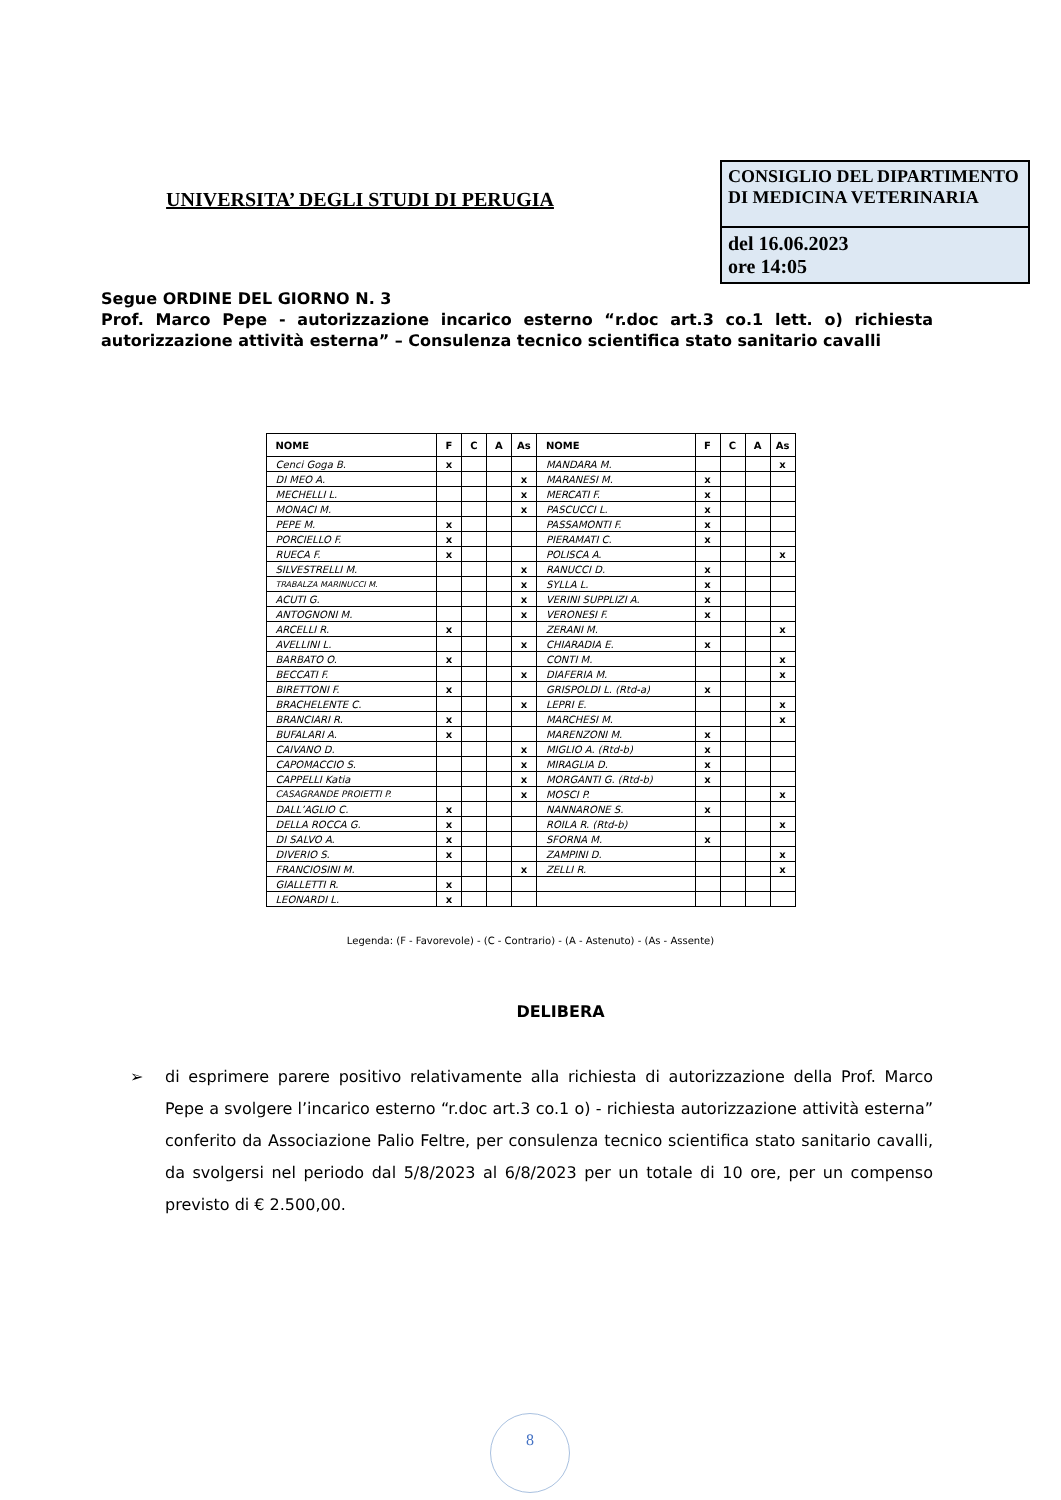UNIVERSITA’ DEGLI STUDI DI PERUGIA
CONSIGLIO DEL DIPARTIMENTO DI MEDICINA VETERINARIA
del 16.06.2023
ore 14:05
Segue ORDINE DEL GIORNO N. 3
Prof. Marco Pepe - autorizzazione incarico esterno “r.doc art.3 co.1 lett. o) richiesta autorizzazione attività esterna” – Consulenza tecnico scientifica stato sanitario cavalli
| NOME | F | C | A | As | NOME | F | C | A | As |
| --- | --- | --- | --- | --- | --- | --- | --- | --- | --- |
| Cenci Goga B. | x | | | | MANDARA M. | | | | x |
| DI MEO A. | | | | x | MARANESI M. | x | | | |
| MECHELLI L. | | | | x | MERCATI F. | x | | | |
| MONACI M. | | | | x | PASCUCCI L. | x | | | |
| PEPE M. | x | | | | PASSAMONTI F. | x | | | |
| PORCIELLO F. | x | | | | PIERAMATI C. | x | | | |
| RUECA F. | x | | | | POLISCA A. | | | | x |
| SILVESTRELLI M. | | | | x | RANUCCI D. | x | | | |
| TRABALZA MARINUCCI M. | | | | x | SYLLA L. | x | | | |
| ACUTI G. | | | | x | VERINI SUPPLIZI A. | x | | | |
| ANTOGNONI M. | | | | x | VERONESI F. | x | | | |
| ARCELLI R. | x | | | | ZERANI M. | | | | x |
| AVELLINI L. | | | | x | CHIARADIA E. | x | | | |
| BARBATO O. | x | | | | CONTI M. | | | | x |
| BECCATI F. | | | | x | DIAFERIA M. | | | | x |
| BIRETTONI F. | x | | | | GRISPOLDI L. (Rtd-a) | x | | | |
| BRACHELENTE C. | | | | x | LEPRI E. | | | | x |
| BRANCIARI R. | x | | | | MARCHESI M. | | | | x |
| BUFALARI A. | x | | | | MARENZONI M. | x | | | |
| CAIVANO D. | | | | x | MIGLIO A. (Rtd-b) | x | | | |
| CAPOMACCIO S. | | | | x | MIRAGLIA D. | x | | | |
| CAPPELLI Katia | | | | x | MORGANTI G. (Rtd-b) | x | | | |
| CASAGRANDE PROIETTI P. | | | | x | MOSCI P. | | | | x |
| DALL’AGLIO C. | x | | | | NANNARONE S. | x | | | |
| DELLA ROCCA G. | x | | | | ROILA R. (Rtd-b) | | | | x |
| DI SALVO A. | x | | | | SFORNA M. | x | | | |
| DIVERIO S. | x | | | | ZAMPINI D. | | | | x |
| FRANCIOSINI M. | | | | x | ZELLI R. | | | | x |
| GIALLETTI R. | x | | | | | | | | |
| LEONARDI L. | x | | | | | | | | |
Legenda: (F - Favorevole) - (C - Contrario) - (A - Astenuto) - (As - Assente)
DELIBERA
➢ di esprimere parere positivo relativamente alla richiesta di autorizzazione della Prof. Marco Pepe a svolgere l’incarico esterno “r.doc art.3 co.1 o) - richiesta autorizzazione attività esterna” conferito da Associazione Palio Feltre, per consulenza tecnico scientifica stato sanitario cavalli, da svolgersi nel periodo dal 5/8/2023 al 6/8/2023 per un totale di 10 ore, per un compenso previsto di € 2.500,00.
8